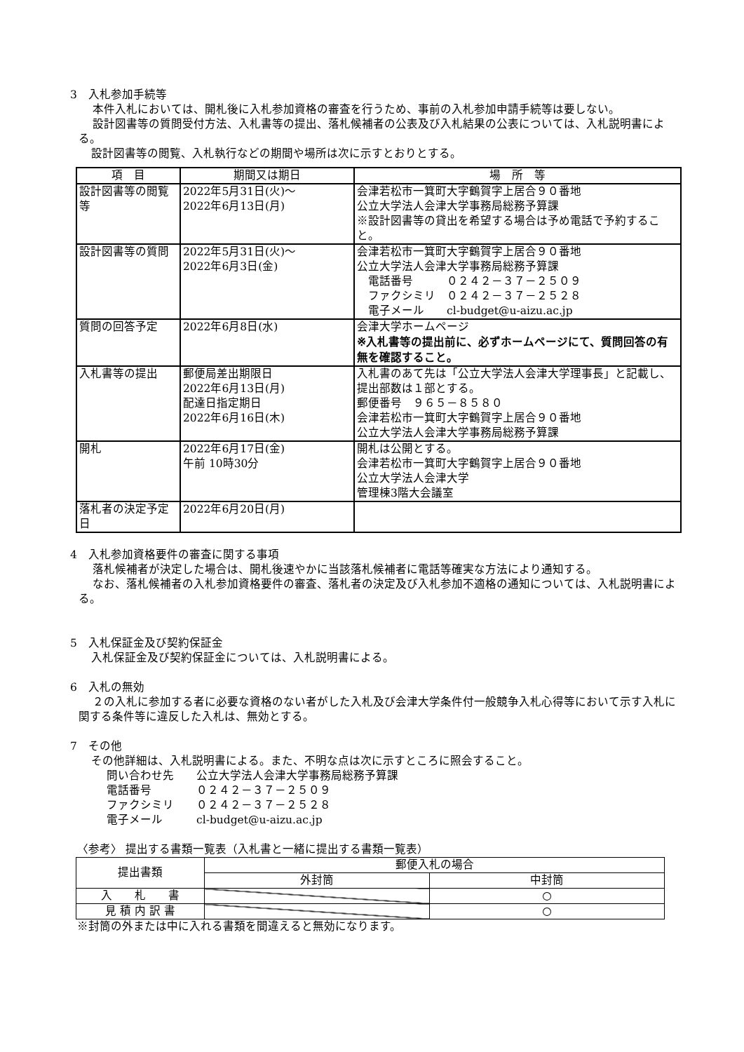3　入札参加手続等
本件入札においては、開札後に入札参加資格の審査を行うため、事前の入札参加申請手続等は要しない。
設計図書等の質問受付方法、入札書等の提出、落札候補者の公表及び入札結果の公表については、入札説明書による。
設計図書等の閲覧、入札執行などの期間や場所は次に示すとおりとする。
| 項 目 | 期間又は期日 | 場 所 等 |
| --- | --- | --- |
| 設計図書等の閲覧等 | 2022年5月31日(火)～ 2022年6月13日(月) | 会津若松市一箕町大字鶴賀字上居合９０番地 公立大学法人会津大学事務局総務予算課 ※設計図書等の貸出を希望する場合は予め電話で予約すること。 |
| 設計図書等の質問 | 2022年5月31日(火)～ 2022年6月3日(金) | 会津若松市一箕町大字鶴賀字上居合９０番地 公立大学法人会津大学事務局総務予算課 電話番号 ０２４２－３７－２５０９ ファクシミリ ０２４２－３７－２５２８ 電子メール cl-budget@u-aizu.ac.jp |
| 質問の回答予定 | 2022年6月8日(水) | 会津大学ホームページ ※入札書等の提出前に、必ずホームページにて、質問回答の有無を確認すること。 |
| 入札書等の提出 | 郵便局差出期限日 2022年6月13日(月) 配達日指定期日 2022年6月16日(木) | 入札書のあて先は「公立大学法人会津大学理事長」と記載し、提出部数は１部とする。 郵便番号 ９６５－８５８０ 会津若松市一箕町大字鶴賀字上居合９０番地 公立大学法人会津大学事務局総務予算課 |
| 開札 | 2022年6月17日(金) 午前 10時30分 | 開札は公開とする。 会津若松市一箕町大字鶴賀字上居合９０番地 公立大学法人会津大学 管理棟3階大会議室 |
| 落札者の決定予定日 | 2022年6月20日(月) | |
4　入札参加資格要件の審査に関する事項
落札候補者が決定した場合は、開札後速やかに当該落札候補者に電話等確実な方法により通知する。
なお、落札候補者の入札参加資格要件の審査、落札者の決定及び入札参加不適格の通知については、入札説明書による。
5　入札保証金及び契約保証金
入札保証金及び契約保証金については、入札説明書による。
6　入札の無効
２の入札に参加する者に必要な資格のない者がした入札及び会津大学条件付一般競争入札心得等において示す入札に関する条件等に違反した入札は、無効とする。
7　その他
その他詳細は、入札説明書による。また、不明な点は次に示すところに照会すること。
問い合わせ先　　公立大学法人会津大学事務局総務予算課
電話番号　　　　０２４２－３７－２５０９
ファクシミリ　　０２４２－３７－２５２８
電子メール　　　cl-budget@u-aizu.ac.jp
〈参考〉 提出する書類一覧表（入札書と一緒に提出する書類一覧表）
| 提出書類 | 郵便入札の場合 | |
| --- | --- | --- |
| | 外封筒 | 中封筒 |
| 入 札 書 | | ○ |
| 見 積 内 訳 書 | | ○ |
※封筒の外または中に入れる書類を間違えると無効になります。